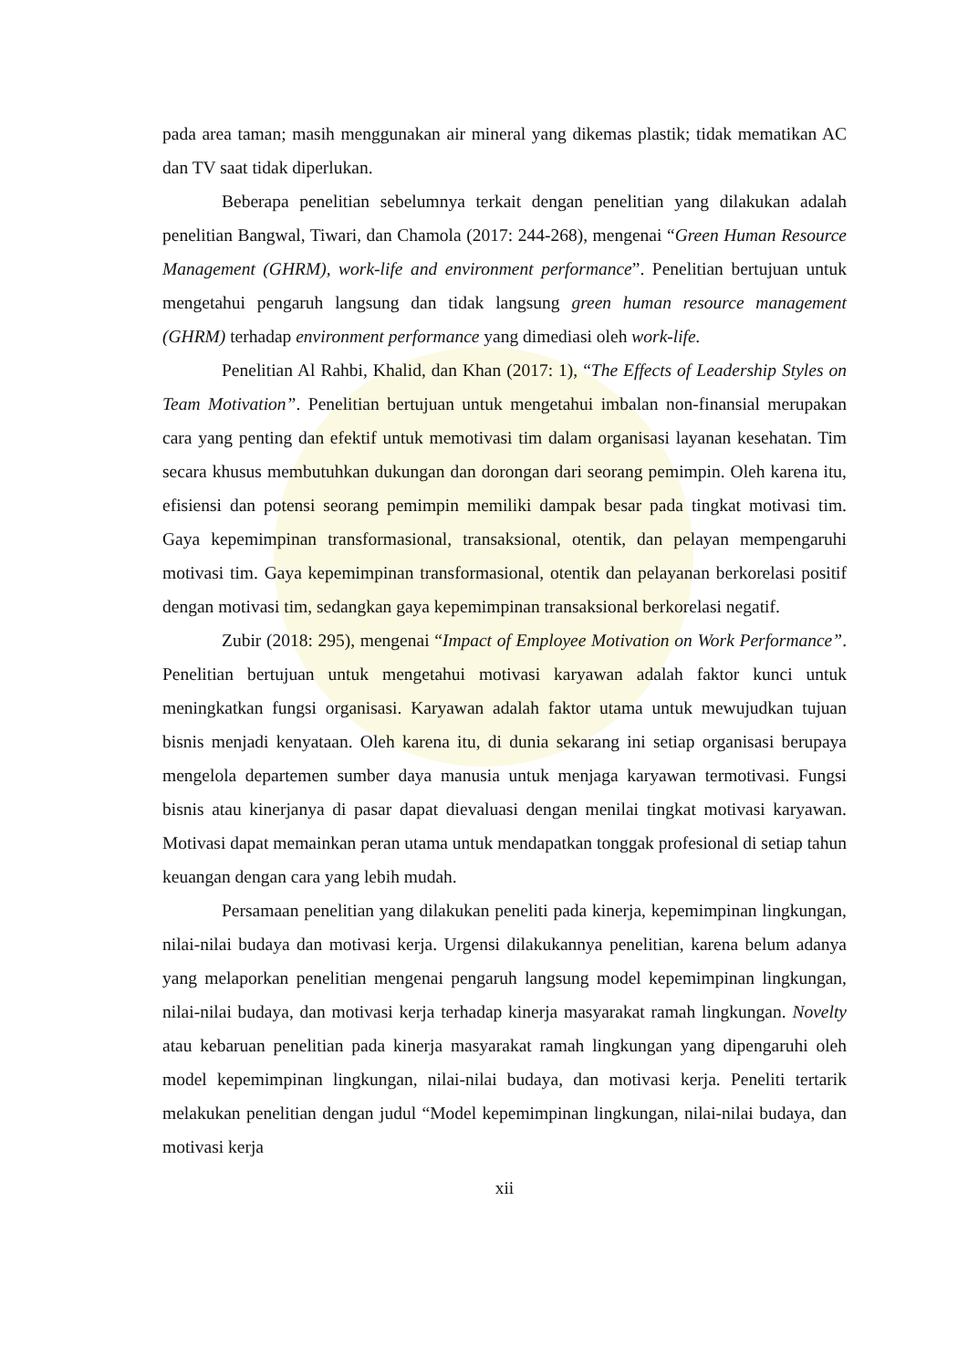pada area taman; masih menggunakan air mineral yang dikemas plastik; tidak mematikan AC dan TV saat tidak diperlukan.
Beberapa penelitian sebelumnya terkait dengan penelitian yang dilakukan adalah penelitian Bangwal, Tiwari, dan Chamola (2017: 244-268), mengenai “Green Human Resource Management (GHRM), work-life and environment performance”. Penelitian bertujuan untuk mengetahui pengaruh langsung dan tidak langsung green human resource management (GHRM) terhadap environment performance yang dimediasi oleh work-life.
Penelitian Al Rahbi, Khalid, dan Khan (2017: 1), “The Effects of Leadership Styles on Team Motivation”. Penelitian bertujuan untuk mengetahui imbalan non-finansial merupakan cara yang penting dan efektif untuk memotivasi tim dalam organisasi layanan kesehatan. Tim secara khusus membutuhkan dukungan dan dorongan dari seorang pemimpin. Oleh karena itu, efisiensi dan potensi seorang pemimpin memiliki dampak besar pada tingkat motivasi tim. Gaya kepemimpinan transformasional, transaksional, otentik, dan pelayan mempengaruhi motivasi tim. Gaya kepemimpinan transformasional, otentik dan pelayanan berkorelasi positif dengan motivasi tim, sedangkan gaya kepemimpinan transaksional berkorelasi negatif.
Zubir (2018: 295), mengenai “Impact of Employee Motivation on Work Performance”. Penelitian bertujuan untuk mengetahui motivasi karyawan adalah faktor kunci untuk meningkatkan fungsi organisasi. Karyawan adalah faktor utama untuk mewujudkan tujuan bisnis menjadi kenyataan. Oleh karena itu, di dunia sekarang ini setiap organisasi berupaya mengelola departemen sumber daya manusia untuk menjaga karyawan termotivasi. Fungsi bisnis atau kinerjanya di pasar dapat dievaluasi dengan menilai tingkat motivasi karyawan. Motivasi dapat memainkan peran utama untuk mendapatkan tonggak profesional di setiap tahun keuangan dengan cara yang lebih mudah.
Persamaan penelitian yang dilakukan peneliti pada kinerja, kepemimpinan lingkungan, nilai-nilai budaya dan motivasi kerja. Urgensi dilakukannya penelitian, karena belum adanya yang melaporkan penelitian mengenai pengaruh langsung model kepemimpinan lingkungan, nilai-nilai budaya, dan motivasi kerja terhadap kinerja masyarakat ramah lingkungan. Novelty atau kebaruan penelitian pada kinerja masyarakat ramah lingkungan yang dipengaruhi oleh model kepemimpinan lingkungan, nilai-nilai budaya, dan motivasi kerja. Peneliti tertarik melakukan penelitian dengan judul “Model kepemimpinan lingkungan, nilai-nilai budaya, dan motivasi kerja
xii